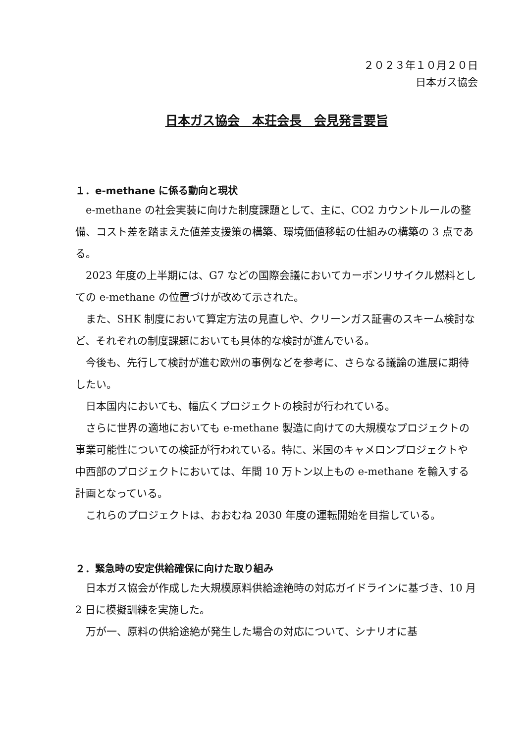２０２３年１０月２０日
日本ガス協会
日本ガス協会　本荘会長　会見発言要旨
１．e-methane に係る動向と現状
e-methane の社会実装に向けた制度課題として、主に、CO2 カウントルールの整備、コスト差を踏まえた値差支援策の構築、環境価値移転の仕組みの構築の 3 点である。
2023 年度の上半期には、G7 などの国際会議においてカーボンリサイクル燃料としての e-methane の位置づけが改めて示された。
また、SHK 制度において算定方法の見直しや、クリーンガス証書のスキーム検討など、それぞれの制度課題においても具体的な検討が進んでいる。
今後も、先行して検討が進む欧州の事例などを参考に、さらなる議論の進展に期待したい。
日本国内においても、幅広くプロジェクトの検討が行われている。
さらに世界の適地においても e-methane 製造に向けての大規模なプロジェクトの事業可能性についての検証が行われている。特に、米国のキャメロンプロジェクトや中西部のプロジェクトにおいては、年間 10 万トン以上もの e-methane を輸入する計画となっている。
これらのプロジェクトは、おおむね 2030 年度の運転開始を目指している。
２．緊急時の安定供給確保に向けた取り組み
日本ガス協会が作成した大規模原料供給途絶時の対応ガイドラインに基づき、10 月 2 日に模擬訓練を実施した。
万が一、原料の供給途絶が発生した場合の対応について、シナリオに基